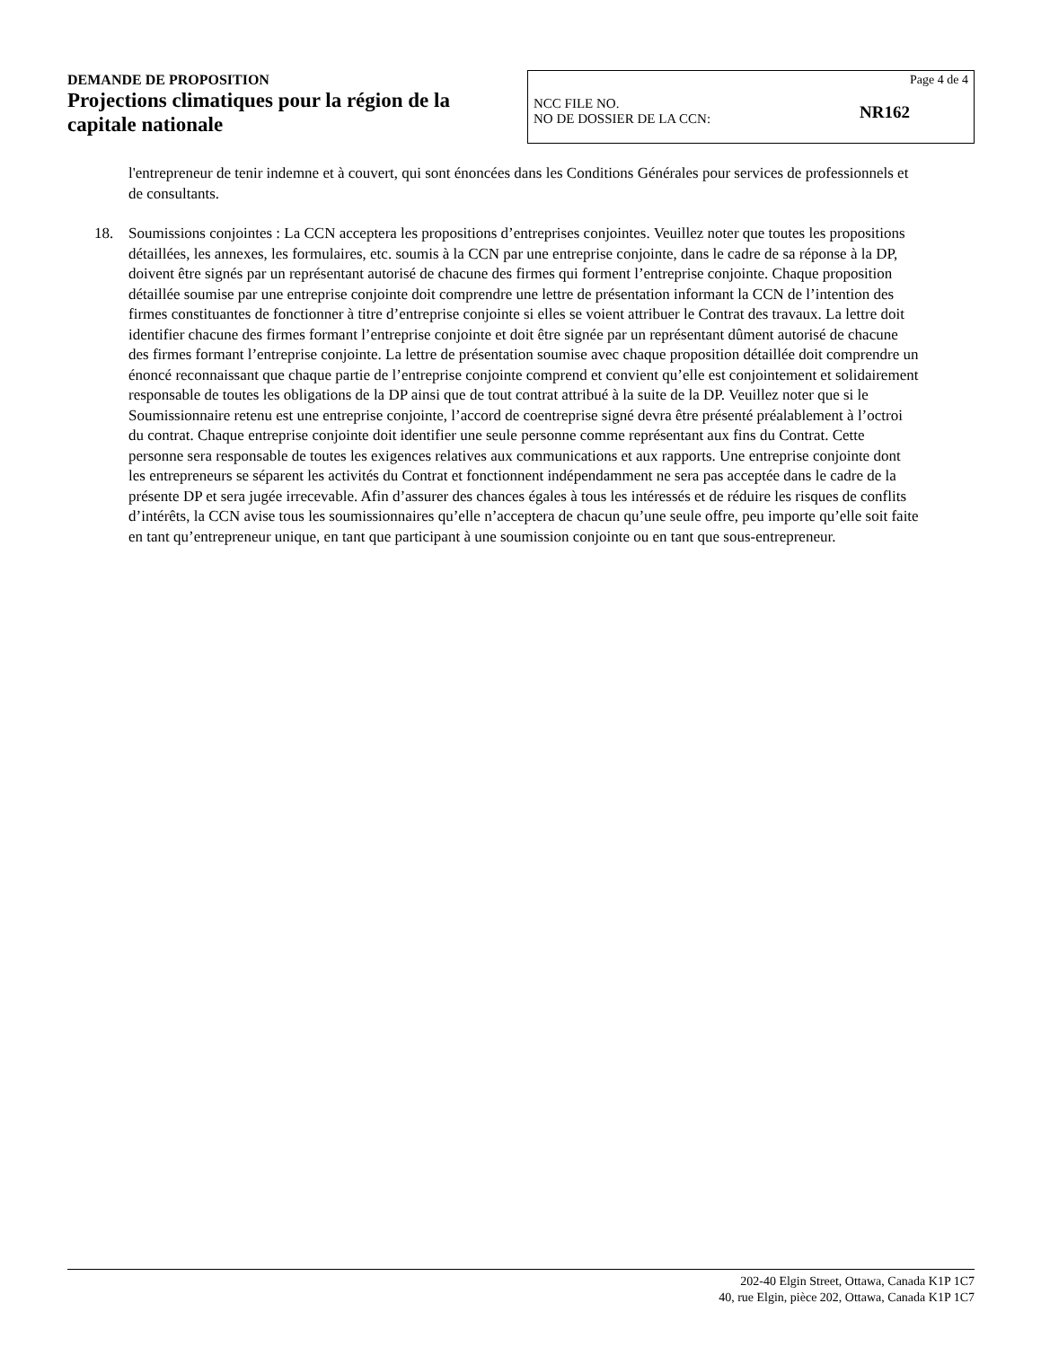DEMANDE DE PROPOSITION
Projections climatiques pour la région de la capitale nationale
Page 4 de 4
NCC FILE NO.
NO DE DOSSIER DE LA CCN:
NR162
l'entrepreneur de tenir indemne et à couvert, qui sont énoncées dans les Conditions Générales pour services de professionnels et de consultants.
18. Soumissions conjointes : La CCN acceptera les propositions d’entreprises conjointes. Veuillez noter que toutes les propositions détaillées, les annexes, les formulaires, etc. soumis à la CCN par une entreprise conjointe, dans le cadre de sa réponse à la DP, doivent être signés par un représentant autorisé de chacune des firmes qui forment l’entreprise conjointe. Chaque proposition détaillée soumise par une entreprise conjointe doit comprendre une lettre de présentation informant la CCN de l’intention des firmes constituantes de fonctionner à titre d’entreprise conjointe si elles se voient attribuer le Contrat des travaux. La lettre doit identifier chacune des firmes formant l’entreprise conjointe et doit être signée par un représentant dûment autorisé de chacune des firmes formant l’entreprise conjointe. La lettre de présentation soumise avec chaque proposition détaillée doit comprendre un énoncé reconnaissant que chaque partie de l’entreprise conjointe comprend et convient qu’elle est conjointement et solidairement responsable de toutes les obligations de la DP ainsi que de tout contrat attribué à la suite de la DP. Veuillez noter que si le Soumissionnaire retenu est une entreprise conjointe, l’accord de coentreprise signé devra être présenté préalablement à l’octroi du contrat. Chaque entreprise conjointe doit identifier une seule personne comme représentant aux fins du Contrat. Cette personne sera responsable de toutes les exigences relatives aux communications et aux rapports. Une entreprise conjointe dont les entrepreneurs se séparent les activités du Contrat et fonctionnent indépendamment ne sera pas acceptée dans le cadre de la présente DP et sera jugée irrecevable. Afin d’assurer des chances égales à tous les intéressés et de réduire les risques de conflits d’intérêts, la CCN avise tous les soumissionnaires qu’elle n’acceptera de chacun qu’une seule offre, peu importe qu’elle soit faite en tant qu’entrepreneur unique, en tant que participant à une soumission conjointe ou en tant que sous-entrepreneur.
202-40 Elgin Street, Ottawa, Canada K1P 1C7
40, rue Elgin, pièce 202, Ottawa, Canada K1P 1C7